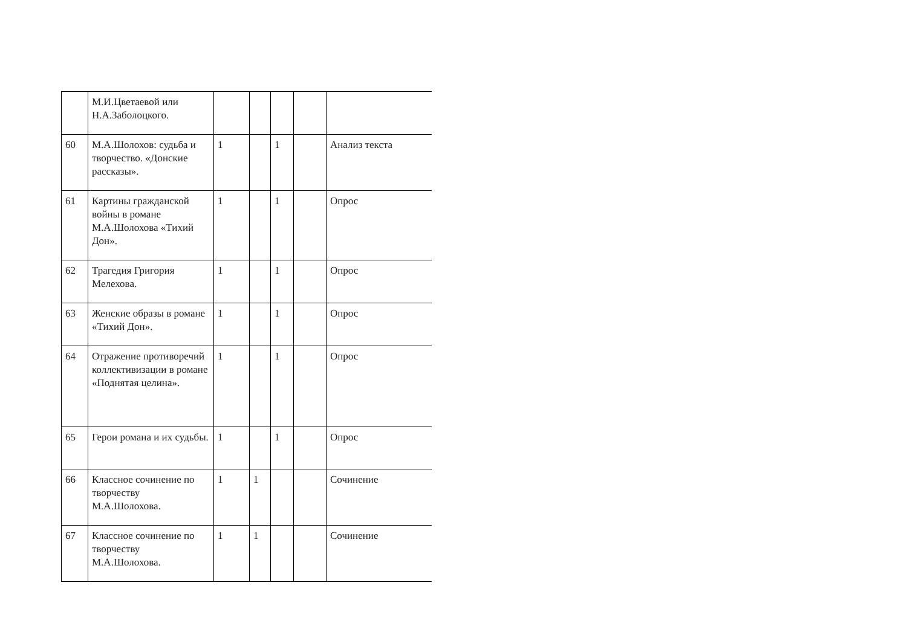| | М.И.Цветаевой или Н.А.Заболоцкого. | | | | | |
| 60 | М.А.Шолохов: судьба и творчество. «Донские рассказы». | 1 | | 1 | | Анализ текста |
| 61 | Картины гражданской войны в романе М.А.Шолохова «Тихий Дон». | 1 | | 1 | | Опрос |
| 62 | Трагедия Григория Мелехова. | 1 | | 1 | | Опрос |
| 63 | Женские образы в романе «Тихий Дон». | 1 | | 1 | | Опрос |
| 64 | Отражение противоречий коллективизации в романе «Поднятая целина». | 1 | | 1 | | Опрос |
| 65 | Герои романа и их судьбы. | 1 | | 1 | | Опрос |
| 66 | Классное сочинение по творчеству М.А.Шолохова. | 1 | 1 | | | Сочинение |
| 67 | Классное сочинение по творчеству М.А.Шолохова. | 1 | 1 | | | Сочинение |